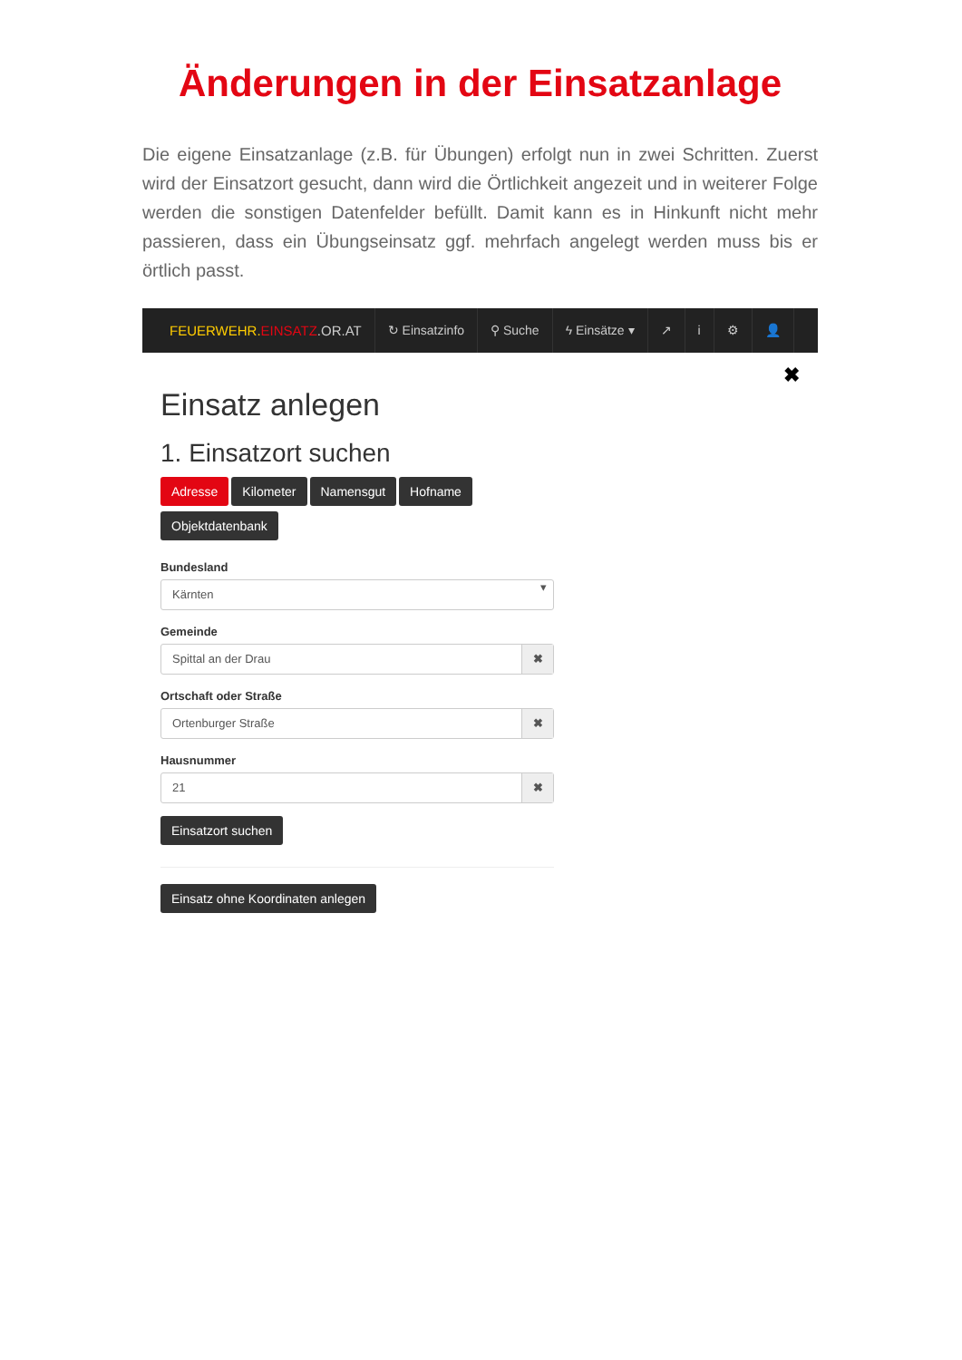Änderungen in der Einsatzanlage
Die eigene Einsatzanlage (z.B. für Übungen) erfolgt nun in zwei Schritten. Zuerst wird der Einsatzort gesucht, dann wird die Örtlichkeit angezeit und in weiterer Folge werden die sonstigen Datenfelder befüllt. Damit kann es in Hinkunft nicht mehr passieren, dass ein Übungseinsatz ggf. mehrfach angelegt werden muss bis er örtlich passt.
FEUERWEHR. EINSATZ.OR.AT ↻ Einsatzinfo ⚲ Suche ϟ Einsätze ▾ ↗ i ⚙ 👤
✖
Einsatz anlegen
1. Einsatzort suchen
Adresse Kilometer Namensgut Hofname
Objektdatenbank
Bundesland
Kärnten ▾
Gemeinde
Spittal an der Drau ✖
Ortschaft oder Straße
Ortenburger Straße ✖
Hausnummer
21 ✖
Einsatzort suchen
Einsatz ohne Koordinaten anlegen